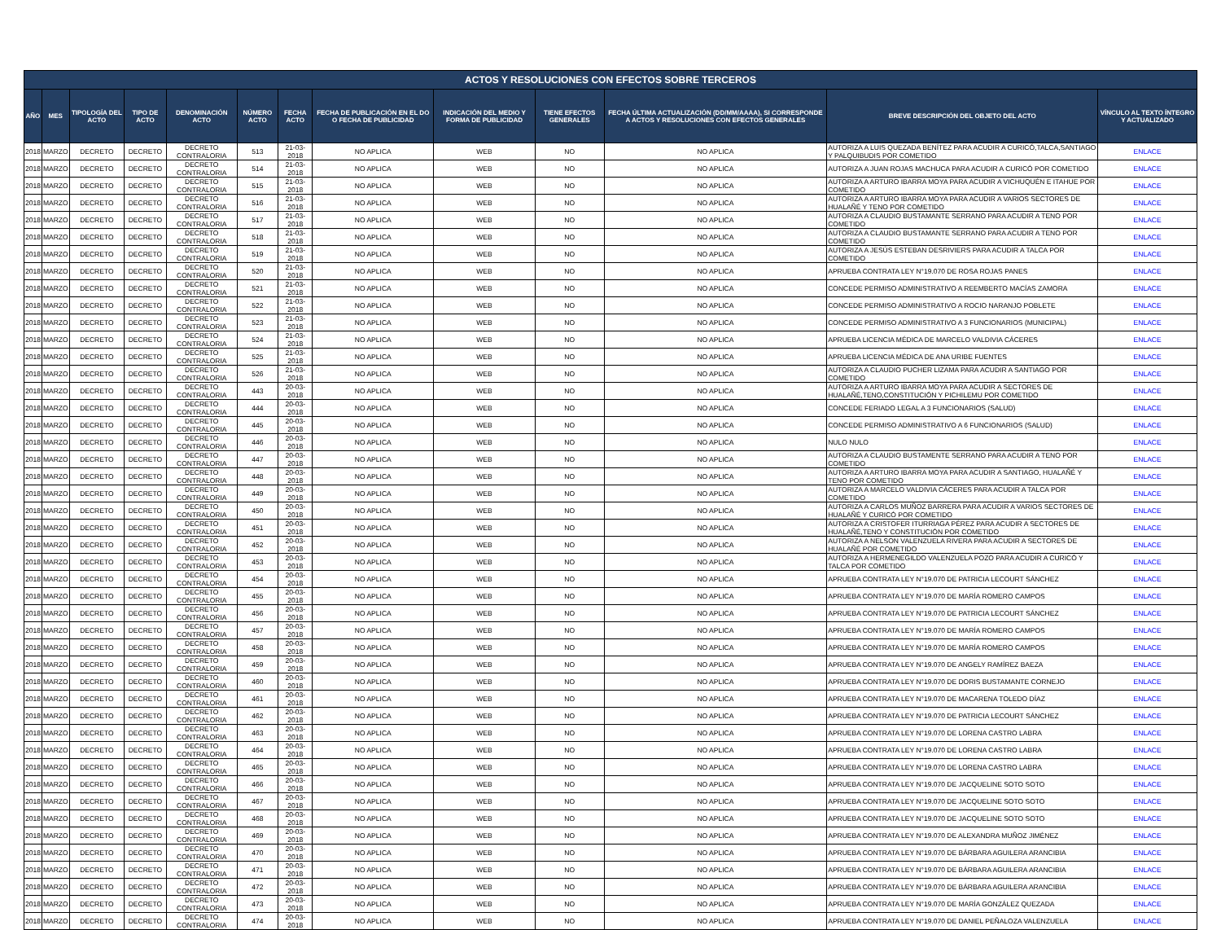| ACTOS Y RESOLUCIONES CON EFECTOS SOBRE TERCEROS | | | | | | | | | | | | |
| --- | --- | --- | --- | --- | --- | --- | --- | --- | --- | --- | --- | --- |
| AÑO | MES | TIPOLOGÍA DEL ACTO | TIPO DE ACTO | DENOMINACIÓN ACTO | NÚMERO ACTO | FECHA ACTO | FECHA DE PUBLICACIÓN EN EL DO O FECHA DE PUBLICIDAD | INDICACIÓN DEL MEDIO Y FORMA DE PUBLICIDAD | TIENE EFECTOS GENERALES | FECHA ÚLTIMA ACTUALIZACIÓN (DD/MM/AAAA), SI CORRESPONDE A ACTOS Y RESOLUCIONES CON EFECTOS GENERALES | BREVE DESCRIPCIÓN DEL OBJETO DEL ACTO | VÍNCULO AL TEXTO ÍNTEGRO Y ACTUALIZADO |
| 2018 | MARZO | DECRETO | DECRETO | DECRETO CONTRALORIA | 513 | 21-03-2018 | NO APLICA | WEB | NO | NO APLICA | AUTORIZA A LUIS QUEZADA BENÍTEZ PARA ACUDIR A CURICÓ,TALCA,SANTIAGO Y PALQUIBUDIS POR COMETIDO | ENLACE |
| 2018 | MARZO | DECRETO | DECRETO | DECRETO CONTRALORIA | 514 | 21-03-2018 | NO APLICA | WEB | NO | NO APLICA | AUTORIZA A JUAN ROJAS MACHUCA PARA ACUDIR A CURICÓ POR COMETIDO | ENLACE |
| 2018 | MARZO | DECRETO | DECRETO | DECRETO CONTRALORIA | 515 | 21-03-2018 | NO APLICA | WEB | NO | NO APLICA | AUTORIZA A ARTURO IBARRA MOYA PARA ACUDIR A VICHUQUÉN E ITAHUE POR COMETIDO | ENLACE |
| 2018 | MARZO | DECRETO | DECRETO | DECRETO CONTRALORIA | 516 | 21-03-2018 | NO APLICA | WEB | NO | NO APLICA | AUTORIZA A ARTURO IBARRA MOYA PARA ACUDIR A VARIOS SECTORES DE HUALAÑÉ Y TENO POR COMETIDO | ENLACE |
| 2018 | MARZO | DECRETO | DECRETO | DECRETO CONTRALORIA | 517 | 21-03-2018 | NO APLICA | WEB | NO | NO APLICA | AUTORIZA A CLAUDIO BUSTAMANTE SERRANO PARA ACUDIR A TENO POR COMETIDO | ENLACE |
| 2018 | MARZO | DECRETO | DECRETO | DECRETO CONTRALORIA | 518 | 21-03-2018 | NO APLICA | WEB | NO | NO APLICA | AUTORIZA A CLAUDIO BUSTAMANTE SERRANO PARA ACUDIR A TENO POR COMETIDO | ENLACE |
| 2018 | MARZO | DECRETO | DECRETO | DECRETO CONTRALORIA | 519 | 21-03-2018 | NO APLICA | WEB | NO | NO APLICA | AUTORIZA A JESÚS ESTEBAN DESRIVIERS PARA ACUDIR A TALCA POR COMETIDO | ENLACE |
| 2018 | MARZO | DECRETO | DECRETO | DECRETO CONTRALORIA | 520 | 21-03-2018 | NO APLICA | WEB | NO | NO APLICA | APRUEBA CONTRATA LEY N°19.070 DE ROSA ROJAS PANES | ENLACE |
| 2018 | MARZO | DECRETO | DECRETO | DECRETO CONTRALORIA | 521 | 21-03-2018 | NO APLICA | WEB | NO | NO APLICA | CONCEDE PERMISO ADMINISTRATIVO A REEMBERTO MACÍAS ZAMORA | ENLACE |
| 2018 | MARZO | DECRETO | DECRETO | DECRETO CONTRALORIA | 522 | 21-03-2018 | NO APLICA | WEB | NO | NO APLICA | CONCEDE PERMISO ADMINISTRATIVO A ROCIO NARANJO POBLETE | ENLACE |
| 2018 | MARZO | DECRETO | DECRETO | DECRETO CONTRALORIA | 523 | 21-03-2018 | NO APLICA | WEB | NO | NO APLICA | CONCEDE PERMISO ADMINISTRATIVO A 3 FUNCIONARIOS (MUNICIPAL) | ENLACE |
| 2018 | MARZO | DECRETO | DECRETO | DECRETO CONTRALORIA | 524 | 21-03-2018 | NO APLICA | WEB | NO | NO APLICA | APRUEBA LICENCIA MÉDICA DE MARCELO VALDIVIA CÁCERES | ENLACE |
| 2018 | MARZO | DECRETO | DECRETO | DECRETO CONTRALORIA | 525 | 21-03-2018 | NO APLICA | WEB | NO | NO APLICA | APRUEBA LICENCIA MÉDICA DE ANA URIBE FUENTES | ENLACE |
| 2018 | MARZO | DECRETO | DECRETO | DECRETO CONTRALORIA | 526 | 21-03-2018 | NO APLICA | WEB | NO | NO APLICA | AUTORIZA A CLAUDIO PUCHER LIZAMA PARA ACUDIR A SANTIAGO POR COMETIDO | ENLACE |
| 2018 | MARZO | DECRETO | DECRETO | DECRETO CONTRALORIA | 443 | 20-03-2018 | NO APLICA | WEB | NO | NO APLICA | AUTORIZA A ARTURO IBARRA MOYA PARA ACUDIR A SECTORES DE HUALAÑÉ,TENO,CONSTITUCIÓN Y PICHILEMU POR COMETIDO | ENLACE |
| 2018 | MARZO | DECRETO | DECRETO | DECRETO CONTRALORIA | 444 | 20-03-2018 | NO APLICA | WEB | NO | NO APLICA | CONCEDE FERIADO LEGAL A 3 FUNCIONARIOS (SALUD) | ENLACE |
| 2018 | MARZO | DECRETO | DECRETO | DECRETO CONTRALORIA | 445 | 20-03-2018 | NO APLICA | WEB | NO | NO APLICA | CONCEDE PERMISO ADMINISTRATIVO A 6 FUNCIONARIOS (SALUD) | ENLACE |
| 2018 | MARZO | DECRETO | DECRETO | DECRETO CONTRALORIA | 446 | 20-03-2018 | NO APLICA | WEB | NO | NO APLICA | NULO NULO | ENLACE |
| 2018 | MARZO | DECRETO | DECRETO | DECRETO CONTRALORIA | 447 | 20-03-2018 | NO APLICA | WEB | NO | NO APLICA | AUTORIZA A CLAUDIO BUSTAMENTE SERRANO PARA ACUDIR A TENO POR COMETIDO | ENLACE |
| 2018 | MARZO | DECRETO | DECRETO | DECRETO CONTRALORIA | 448 | 20-03-2018 | NO APLICA | WEB | NO | NO APLICA | AUTORIZA A ARTURO IBARRA MOYA PARA ACUDIR A SANTIAGO, HUALAÑÉ Y TENO POR COMETIDO | ENLACE |
| 2018 | MARZO | DECRETO | DECRETO | DECRETO CONTRALORIA | 449 | 20-03-2018 | NO APLICA | WEB | NO | NO APLICA | AUTORIZA A MARCELO VALDIVIA CÁCERES PARA ACUDIR A TALCA POR COMETIDO | ENLACE |
| 2018 | MARZO | DECRETO | DECRETO | DECRETO CONTRALORIA | 450 | 20-03-2018 | NO APLICA | WEB | NO | NO APLICA | AUTORIZA A CARLOS MUÑOZ BARRERA PARA ACUDIR A VARIOS SECTORES DE HUALAÑÉ Y CURICÓ POR COMETIDO | ENLACE |
| 2018 | MARZO | DECRETO | DECRETO | DECRETO CONTRALORIA | 451 | 20-03-2018 | NO APLICA | WEB | NO | NO APLICA | AUTORIZA A CRISTOFER ITURRIAGA PÉREZ PARA ACUDIR A SECTORES DE HUALAÑÉ,TENO Y CONSTITUCIÓN POR COMETIDO | ENLACE |
| 2018 | MARZO | DECRETO | DECRETO | DECRETO CONTRALORIA | 452 | 20-03-2018 | NO APLICA | WEB | NO | NO APLICA | AUTORIZA A NELSON VALENZUELA RIVERA PARA ACUDIR A SECTORES DE HUALAÑÉ POR COMETIDO | ENLACE |
| 2018 | MARZO | DECRETO | DECRETO | DECRETO CONTRALORIA | 453 | 20-03-2018 | NO APLICA | WEB | NO | NO APLICA | AUTORIZA A HERMENEGILDO VALENZUELA POZO PARA ACUDIR A CURICÓ Y TALCA POR COMETIDO | ENLACE |
| 2018 | MARZO | DECRETO | DECRETO | DECRETO CONTRALORIA | 454 | 20-03-2018 | NO APLICA | WEB | NO | NO APLICA | APRUEBA CONTRATA LEY N°19.070 DE PATRICIA LECOURT SÁNCHEZ | ENLACE |
| 2018 | MARZO | DECRETO | DECRETO | DECRETO CONTRALORIA | 455 | 20-03-2018 | NO APLICA | WEB | NO | NO APLICA | APRUEBA CONTRATA LEY N°19.070 DE MARÍA ROMERO CAMPOS | ENLACE |
| 2018 | MARZO | DECRETO | DECRETO | DECRETO CONTRALORIA | 456 | 20-03-2018 | NO APLICA | WEB | NO | NO APLICA | APRUEBA CONTRATA LEY N°19.070 DE PATRICIA LECOURT SÁNCHEZ | ENLACE |
| 2018 | MARZO | DECRETO | DECRETO | DECRETO CONTRALORIA | 457 | 20-03-2018 | NO APLICA | WEB | NO | NO APLICA | APRUEBA CONTRATA LEY N°19.070 DE MARÍA ROMERO CAMPOS | ENLACE |
| 2018 | MARZO | DECRETO | DECRETO | DECRETO CONTRALORIA | 458 | 20-03-2018 | NO APLICA | WEB | NO | NO APLICA | APRUEBA CONTRATA LEY N°19.070 DE MARÍA ROMERO CAMPOS | ENLACE |
| 2018 | MARZO | DECRETO | DECRETO | DECRETO CONTRALORIA | 459 | 20-03-2018 | NO APLICA | WEB | NO | NO APLICA | APRUEBA CONTRATA LEY N°19.070 DE ANGELY RAMÍREZ BAEZA | ENLACE |
| 2018 | MARZO | DECRETO | DECRETO | DECRETO CONTRALORIA | 460 | 20-03-2018 | NO APLICA | WEB | NO | NO APLICA | APRUEBA CONTRATA LEY N°19.070 DE DORIS BUSTAMANTE CORNEJO | ENLACE |
| 2018 | MARZO | DECRETO | DECRETO | DECRETO CONTRALORIA | 461 | 20-03-2018 | NO APLICA | WEB | NO | NO APLICA | APRUEBA CONTRATA LEY N°19.070 DE MACARENA TOLEDO DÍAZ | ENLACE |
| 2018 | MARZO | DECRETO | DECRETO | DECRETO CONTRALORIA | 462 | 20-03-2018 | NO APLICA | WEB | NO | NO APLICA | APRUEBA CONTRATA LEY N°19.070 DE PATRICIA LECOURT SÁNCHEZ | ENLACE |
| 2018 | MARZO | DECRETO | DECRETO | DECRETO CONTRALORIA | 463 | 20-03-2018 | NO APLICA | WEB | NO | NO APLICA | APRUEBA CONTRATA LEY N°19.070 DE LORENA CASTRO LABRA | ENLACE |
| 2018 | MARZO | DECRETO | DECRETO | DECRETO CONTRALORIA | 464 | 20-03-2018 | NO APLICA | WEB | NO | NO APLICA | APRUEBA CONTRATA LEY N°19.070 DE LORENA CASTRO LABRA | ENLACE |
| 2018 | MARZO | DECRETO | DECRETO | DECRETO CONTRALORIA | 465 | 20-03-2018 | NO APLICA | WEB | NO | NO APLICA | APRUEBA CONTRATA LEY N°19.070 DE LORENA CASTRO LABRA | ENLACE |
| 2018 | MARZO | DECRETO | DECRETO | DECRETO CONTRALORIA | 466 | 20-03-2018 | NO APLICA | WEB | NO | NO APLICA | APRUEBA CONTRATA LEY N°19.070 DE JACQUELINE SOTO SOTO | ENLACE |
| 2018 | MARZO | DECRETO | DECRETO | DECRETO CONTRALORIA | 467 | 20-03-2018 | NO APLICA | WEB | NO | NO APLICA | APRUEBA CONTRATA LEY N°19.070 DE JACQUELINE SOTO SOTO | ENLACE |
| 2018 | MARZO | DECRETO | DECRETO | DECRETO CONTRALORIA | 468 | 20-03-2018 | NO APLICA | WEB | NO | NO APLICA | APRUEBA CONTRATA LEY N°19.070 DE JACQUELINE SOTO SOTO | ENLACE |
| 2018 | MARZO | DECRETO | DECRETO | DECRETO CONTRALORIA | 469 | 20-03-2018 | NO APLICA | WEB | NO | NO APLICA | APRUEBA CONTRATA LEY N°19.070 DE ALEXANDRA MUÑOZ JIMÉNEZ | ENLACE |
| 2018 | MARZO | DECRETO | DECRETO | DECRETO CONTRALORIA | 470 | 20-03-2018 | NO APLICA | WEB | NO | NO APLICA | APRUEBA CONTRATA LEY N°19.070 DE BÁRBARA AGUILERA ARANCIBIA | ENLACE |
| 2018 | MARZO | DECRETO | DECRETO | DECRETO CONTRALORIA | 471 | 20-03-2018 | NO APLICA | WEB | NO | NO APLICA | APRUEBA CONTRATA LEY N°19.070 DE BÁRBARA AGUILERA ARANCIBIA | ENLACE |
| 2018 | MARZO | DECRETO | DECRETO | DECRETO CONTRALORIA | 472 | 20-03-2018 | NO APLICA | WEB | NO | NO APLICA | APRUEBA CONTRATA LEY N°19.070 DE BÁRBARA AGUILERA ARANCIBIA | ENLACE |
| 2018 | MARZO | DECRETO | DECRETO | DECRETO CONTRALORIA | 473 | 20-03-2018 | NO APLICA | WEB | NO | NO APLICA | APRUEBA CONTRATA LEY N°19.070 DE MARÍA GONZÁLEZ QUEZADA | ENLACE |
| 2018 | MARZO | DECRETO | DECRETO | DECRETO CONTRALORIA | 474 | 20-03-2018 | NO APLICA | WEB | NO | NO APLICA | APRUEBA CONTRATA LEY N°19.070 DE DANIEL PEÑALOZA VALENZUELA | ENLACE |